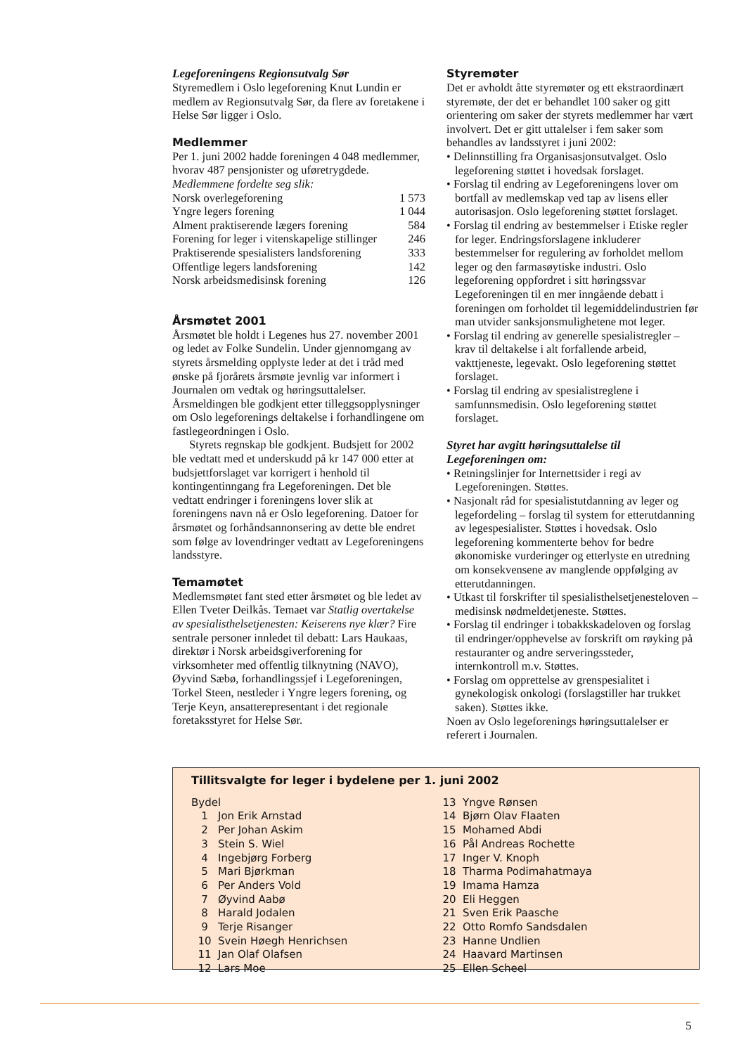Legeforeningens Regionsutvalg Sør
Styremedlem i Oslo legeforening Knut Lundin er medlem av Regionsutvalg Sør, da flere av foretakene i Helse Sør ligger i Oslo.
Medlemmer
Per 1. juni 2002 hadde foreningen 4 048 medlemmer, hvorav 487 pensjonister og uføretrygdede.
Medlemmene fordelte seg slik:
| Norsk overlegeforening | 1 573 |
| Yngre legers forening | 1 044 |
| Alment praktiserende lægers forening | 584 |
| Forening for leger i vitenskapelige stillinger | 246 |
| Praktiserende spesialisters landsforening | 333 |
| Offentlige legers landsforening | 142 |
| Norsk arbeidsmedisinsk forening | 126 |
Årsmøtet 2001
Årsmøtet ble holdt i Legenes hus 27. november 2001 og ledet av Folke Sundelin. Under gjennomgang av styrets årsmelding opplyste leder at det i tråd med ønske på fjorårets årsmøte jevnlig var informert i Journalen om vedtak og høringsuttalelser. Årsmeldingen ble godkjent etter tilleggsopplysninger om Oslo legeforenings deltakelse i forhandlingene om fastlegeordningen i Oslo.
Styrets regnskap ble godkjent. Budsjett for 2002 ble vedtatt med et underskudd på kr 147 000 etter at budsjettforslaget var korrigert i henhold til kontingentinngang fra Legeforeningen. Det ble vedtatt endringer i foreningens lover slik at foreningens navn nå er Oslo legeforening. Datoer for årsmøtet og forhåndsannonsering av dette ble endret som følge av lovendringer vedtatt av Legeforeningens landsstyre.
Temamøtet
Medlemsmøtet fant sted etter årsmøtet og ble ledet av Ellen Tveter Deilkås. Temaet var Statlig overtakelse av spesialisthelsetjenesten: Keiserens nye klær? Fire sentrale personer innledet til debatt: Lars Haukaas, direktør i Norsk arbeidsgiverforening for virksomheter med offentlig tilknytning (NAVO), Øyvind Sæbø, forhandlingssjef i Legeforeningen, Torkel Steen, nestleder i Yngre legers forening, og Terje Keyn, ansatterepresentant i det regionale foretaksstyret for Helse Sør.
Styremøter
Det er avholdt åtte styremøter og ett ekstraordinært styremøte, der det er behandlet 100 saker og gitt orientering om saker der styrets medlemmer har vært involvert. Det er gitt uttalelser i fem saker som behandles av landsstyret i juni 2002:
• Delinnstilling fra Organisasjonsutvalget. Oslo legeforening støttet i hovedsak forslaget.
• Forslag til endring av Legeforeningens lover om bortfall av medlemskap ved tap av lisens eller autorisasjon. Oslo legeforening støttet forslaget.
• Forslag til endring av bestemmelser i Etiske regler for leger. Endringsforslagene inkluderer bestemmelser for regulering av forholdet mellom leger og den farmasøytiske industri. Oslo legeforening oppfordret i sitt høringssvar Legeforeningen til en mer inngående debatt i foreningen om forholdet til legemiddelindustrien før man utvider sanksjonsmulighetene mot leger.
• Forslag til endring av generelle spesialistregler – krav til deltakelse i alt forfallende arbeid, vakttjeneste, legevakt. Oslo legeforening støttet forslaget.
• Forslag til endring av spesialistreglene i samfunnsmedisin. Oslo legeforening støttet forslaget.
Styret har avgitt høringsuttalelse til Legeforeningen om:
• Retningslinjer for Internettsider i regi av Legeforeningen. Støttes.
• Nasjonalt råd for spesialistutdanning av leger og legefordeling – forslag til system for etterutdanning av legespesialister. Støttes i hovedsak. Oslo legeforening kommenterte behov for bedre økonomiske vurderinger og etterlyste en utredning om konsekvensene av manglende oppfølging av etterutdanningen.
• Utkast til forskrifter til spesialisthelsetjenesteloven – medisinsk nødmeldetjeneste. Støttes.
• Forslag til endringer i tobakkskadeloven og forslag til endringer/opphevelse av forskrift om røyking på restauranter og andre serveringssteder, internkontroll m.v. Støttes.
• Forslag om opprettelse av grenspesialitet i gynekologisk onkologi (forslagstiller har trukket saken). Støttes ikke.
Noen av Oslo legeforenings høringsuttalelser er referert i Journalen.
Tillitsvalgte for leger i bydelene per 1. juni 2002
| Bydel | |
| 1 | Jon Erik Arnstad |
| 2 | Per Johan Askim |
| 3 | Stein S. Wiel |
| 4 | Ingebjørg Forberg |
| 5 | Mari Bjørkman |
| 6 | Per Anders Vold |
| 7 | Øyvind Aabø |
| 8 | Harald Jodalen |
| 9 | Terje Risanger |
| 10 | Svein Høegh Henrichsen |
| 11 | Jan Olaf Olafsen |
| 12 | Lars Moe |
| 13 | Yngve Rønsen |
| 14 | Bjørn Olav Flaaten |
| 15 | Mohamed Abdi |
| 16 | Pål Andreas Rochette |
| 17 | Inger V. Knoph |
| 18 | Tharma Podimahatmaya |
| 19 | Imama Hamza |
| 20 | Eli Heggen |
| 21 | Sven Erik Paasche |
| 22 | Otto Romfo Sandsdalen |
| 23 | Hanne Undlien |
| 24 | Haavard Martinsen |
| 25 | Ellen Scheel |
5